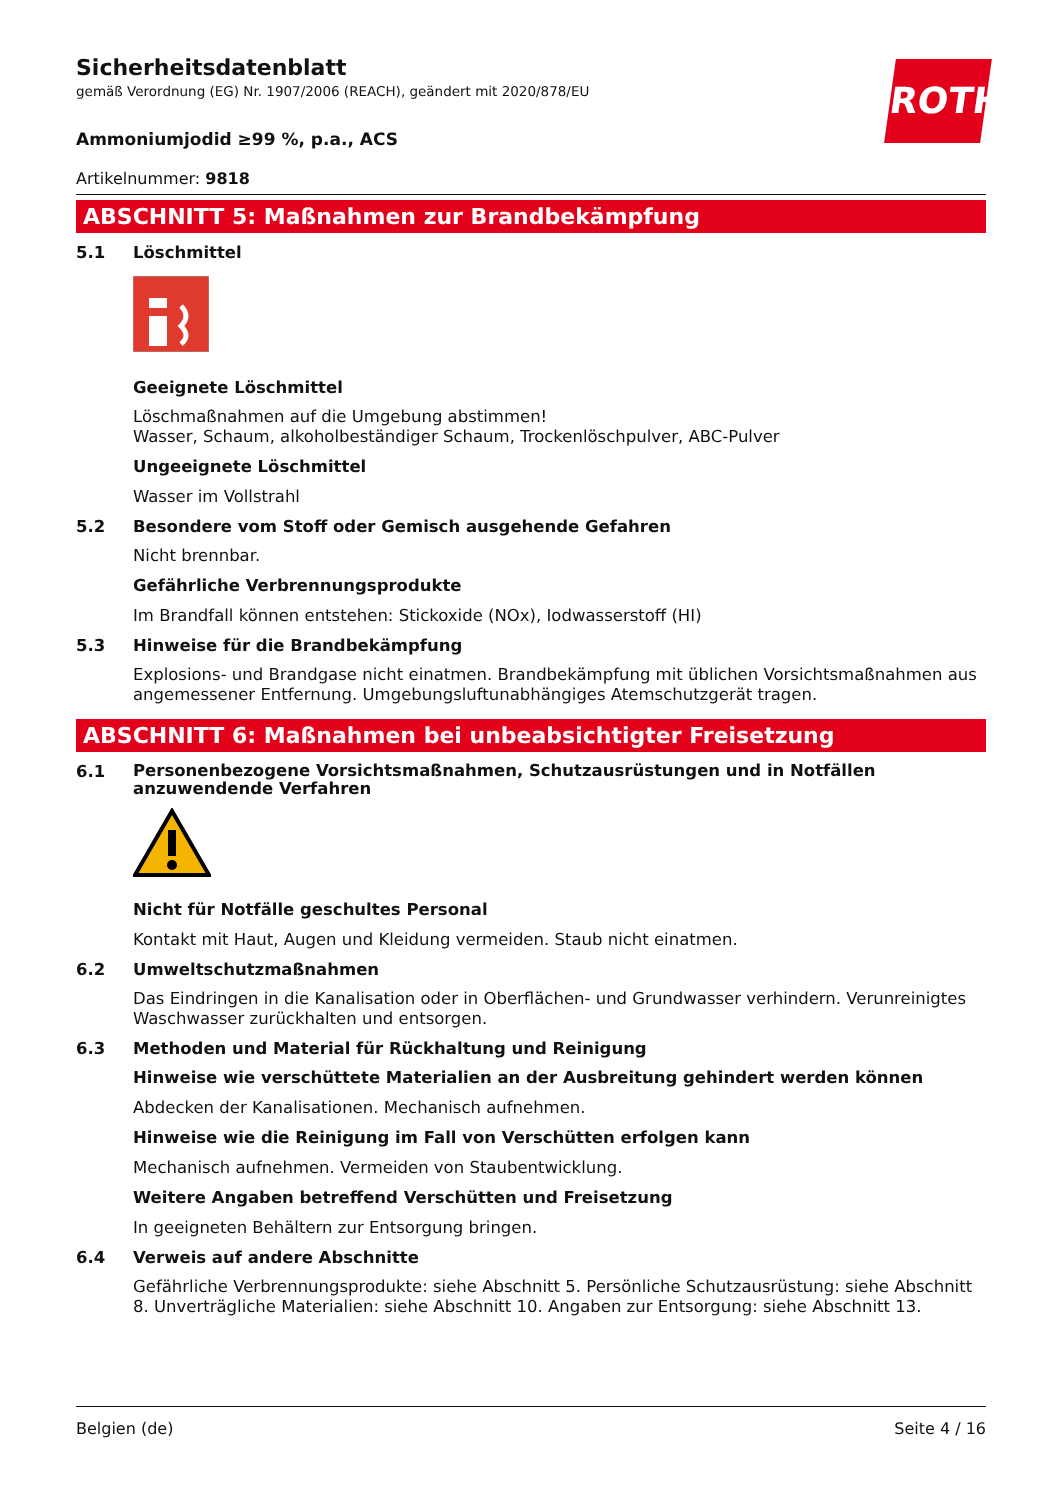ROTH
Sicherheitsdatenblatt
gemäß Verordnung (EG) Nr. 1907/2006 (REACH), geändert mit 2020/878/EU
Ammoniumjodid ≥99 %, p.a., ACS
Artikelnummer: 9818
ABSCHNITT 5: Maßnahmen zur Brandbekämpfung
5.1 Löschmittel
Geeignete Löschmittel
Löschmaßnahmen auf die Umgebung abstimmen!
Wasser, Schaum, alkoholbeständiger Schaum, Trockenlöschpulver, ABC-Pulver
Ungeeignete Löschmittel
Wasser im Vollstrahl
5.2 Besondere vom Stoff oder Gemisch ausgehende Gefahren
Nicht brennbar.
Gefährliche Verbrennungsprodukte
Im Brandfall können entstehen: Stickoxide (NOx), Iodwasserstoff (HI)
5.3 Hinweise für die Brandbekämpfung
Explosions- und Brandgase nicht einatmen. Brandbekämpfung mit üblichen Vorsichtsmaßnahmen aus angemessener Entfernung. Umgebungsluftunabhängiges Atemschutzgerät tragen.
ABSCHNITT 6: Maßnahmen bei unbeabsichtigter Freisetzung
6.1
Personenbezogene Vorsichtsmaßnahmen, Schutzausrüstungen und in Notfällen anzuwendende Verfahren
Nicht für Notfälle geschultes Personal
Kontakt mit Haut, Augen und Kleidung vermeiden. Staub nicht einatmen.
6.2 Umweltschutzmaßnahmen
Das Eindringen in die Kanalisation oder in Oberflächen- und Grundwasser verhindern. Verunreinigtes Waschwasser zurückhalten und entsorgen.
6.3 Methoden und Material für Rückhaltung und Reinigung
Hinweise wie verschüttete Materialien an der Ausbreitung gehindert werden können
Abdecken der Kanalisationen. Mechanisch aufnehmen.
Hinweise wie die Reinigung im Fall von Verschütten erfolgen kann
Mechanisch aufnehmen. Vermeiden von Staubentwicklung.
Weitere Angaben betreffend Verschütten und Freisetzung
In geeigneten Behältern zur Entsorgung bringen.
6.4 Verweis auf andere Abschnitte
Gefährliche Verbrennungsprodukte: siehe Abschnitt 5. Persönliche Schutzausrüstung: siehe Abschnitt 8. Unverträgliche Materialien: siehe Abschnitt 10. Angaben zur Entsorgung: siehe Abschnitt 13.
Belgien (de) Seite 4 / 16